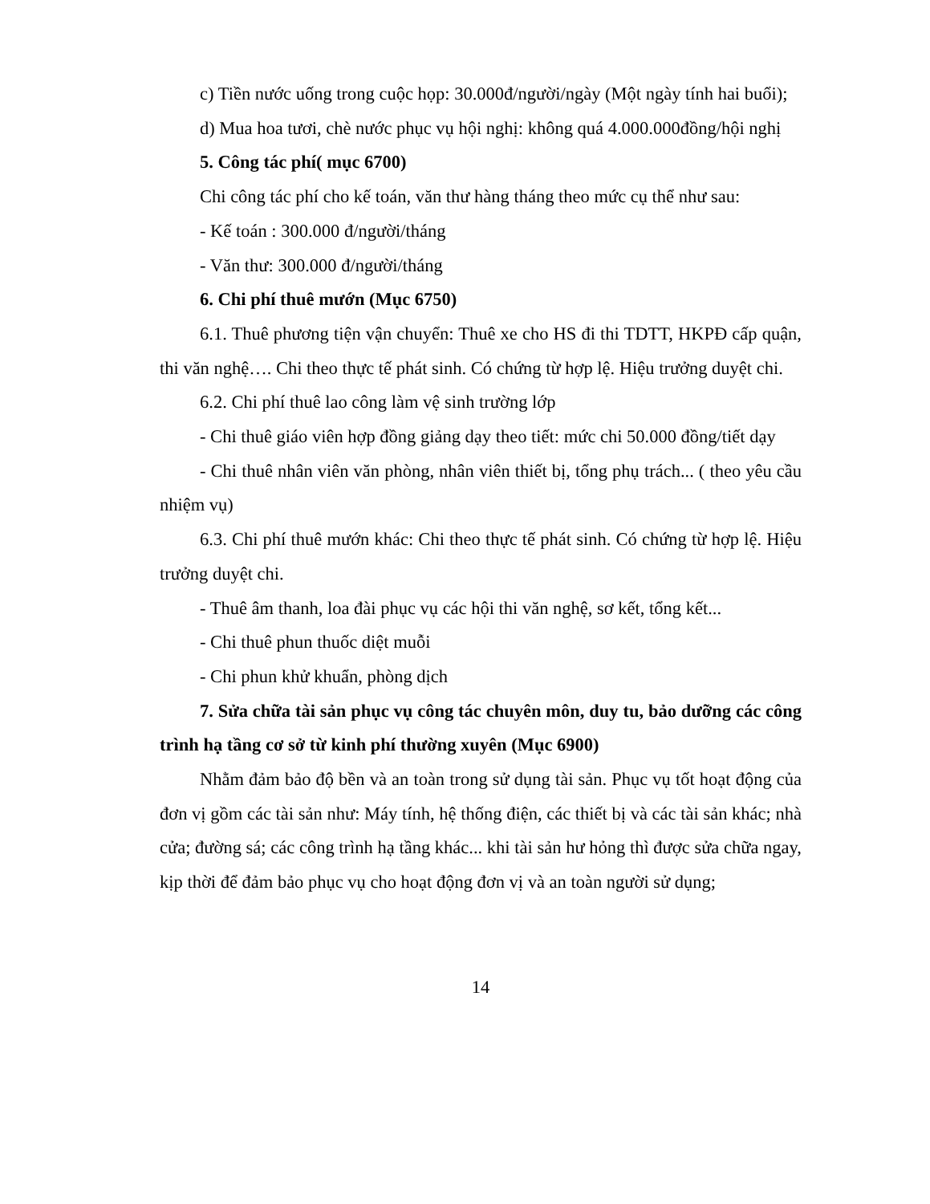c) Tiền nước uống trong cuộc họp: 30.000đ/người/ngày (Một ngày tính hai buổi);
d) Mua hoa tươi, chè nước phục vụ hội nghị: không quá 4.000.000đồng/hội nghị
5. Công tác phí( mục 6700)
Chi công tác phí cho kế toán, văn thư hàng tháng theo mức cụ thể như sau:
- Kế toán : 300.000 đ/người/tháng
- Văn thư: 300.000 đ/người/tháng
6. Chi phí thuê mướn (Mục 6750)
6.1. Thuê phương tiện vận chuyển: Thuê xe cho HS đi thi TDTT, HKPĐ cấp quận, thi văn nghệ…. Chi theo thực tế phát sinh. Có chứng từ hợp lệ. Hiệu trưởng duyệt chi.
6.2. Chi phí thuê lao công làm vệ sinh trường lớp
- Chi thuê giáo viên hợp đồng giảng dạy theo tiết: mức chi 50.000 đồng/tiết dạy
- Chi thuê nhân viên văn phòng, nhân viên thiết bị, tổng phụ trách... ( theo yêu cầu nhiệm vụ)
6.3. Chi phí thuê mướn khác: Chi theo thực tế phát sinh. Có chứng từ hợp lệ. Hiệu trưởng duyệt chi.
- Thuê âm thanh, loa đài phục vụ các hội thi văn nghệ, sơ kết, tổng kết...
- Chi thuê phun thuốc diệt muỗi
- Chi phun khử khuẩn, phòng dịch
7. Sửa chữa tài sản phục vụ công tác chuyên môn, duy tu, bảo dưỡng các công trình hạ tầng cơ sở từ kinh phí thường xuyên (Mục 6900)
Nhằm đảm bảo độ bền và an toàn trong sử dụng tài sản. Phục vụ tốt hoạt động của đơn vị gồm các tài sản như: Máy tính, hệ thống điện, các thiết bị và các tài sản khác; nhà cửa; đường sá; các công trình hạ tầng khác... khi tài sản hư hỏng thì được sửa chữa ngay, kịp thời để đảm bảo phục vụ cho hoạt động đơn vị và an toàn người sử dụng;
14